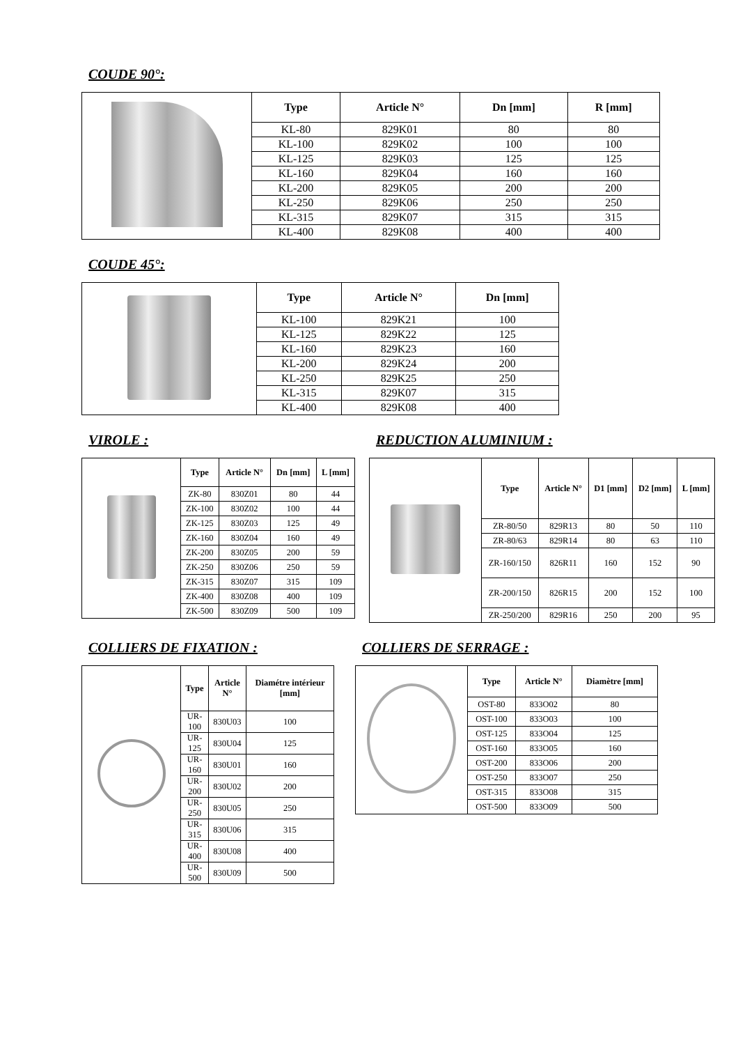COUDE 90°:
| | Type | Article N° | Dn [mm] | R [mm] |
| | KL-80 | 829K01 | 80 | 80 |
| | KL-100 | 829K02 | 100 | 100 |
| | KL-125 | 829K03 | 125 | 125 |
| | KL-160 | 829K04 | 160 | 160 |
| | KL-200 | 829K05 | 200 | 200 |
| | KL-250 | 829K06 | 250 | 250 |
| | KL-315 | 829K07 | 315 | 315 |
| | KL-400 | 829K08 | 400 | 400 |
COUDE 45°:
| | Type | Article N° | Dn [mm] |
| | KL-100 | 829K21 | 100 |
| | KL-125 | 829K22 | 125 |
| | KL-160 | 829K23 | 160 |
| | KL-200 | 829K24 | 200 |
| | KL-250 | 829K25 | 250 |
| | KL-315 | 829K07 | 315 |
| | KL-400 | 829K08 | 400 |
VIROLE :
| | Type | Article N° | Dn [mm] | L [mm] |
| | ZK-80 | 830Z01 | 80 | 44 |
| | ZK-100 | 830Z02 | 100 | 44 |
| | ZK-125 | 830Z03 | 125 | 49 |
| | ZK-160 | 830Z04 | 160 | 49 |
| | ZK-200 | 830Z05 | 200 | 59 |
| | ZK-250 | 830Z06 | 250 | 59 |
| | ZK-315 | 830Z07 | 315 | 109 |
| | ZK-400 | 830Z08 | 400 | 109 |
| | ZK-500 | 830Z09 | 500 | 109 |
REDUCTION ALUMINIUM :
| | Type | Article N° | D1 [mm] | D2 [mm] | L [mm] |
| | ZR-80/50 | 829R13 | 80 | 50 | 110 |
| | ZR-80/63 | 829R14 | 80 | 63 | 110 |
| | ZR-160/150 | 826R11 | 160 | 152 | 90 |
| | ZR-200/150 | 826R15 | 200 | 152 | 100 |
| | ZR-250/200 | 829R16 | 250 | 200 | 95 |
COLLIERS DE FIXATION :
| | Type | Article N° | Diamétre intérieur [mm] |
| | UR-100 | 830U03 | 100 |
| | UR-125 | 830U04 | 125 |
| | UR-160 | 830U01 | 160 |
| | UR-200 | 830U02 | 200 |
| | UR-250 | 830U05 | 250 |
| | UR-315 | 830U06 | 315 |
| | UR-400 | 830U08 | 400 |
| | UR-500 | 830U09 | 500 |
COLLIERS DE SERRAGE :
| | Type | Article N° | Diamètre [mm] |
| | OST-80 | 833O02 | 80 |
| | OST-100 | 833O03 | 100 |
| | OST-125 | 833O04 | 125 |
| | OST-160 | 833O05 | 160 |
| | OST-200 | 833O06 | 200 |
| | OST-250 | 833O07 | 250 |
| | OST-315 | 833O08 | 315 |
| | OST-500 | 833O09 | 500 |